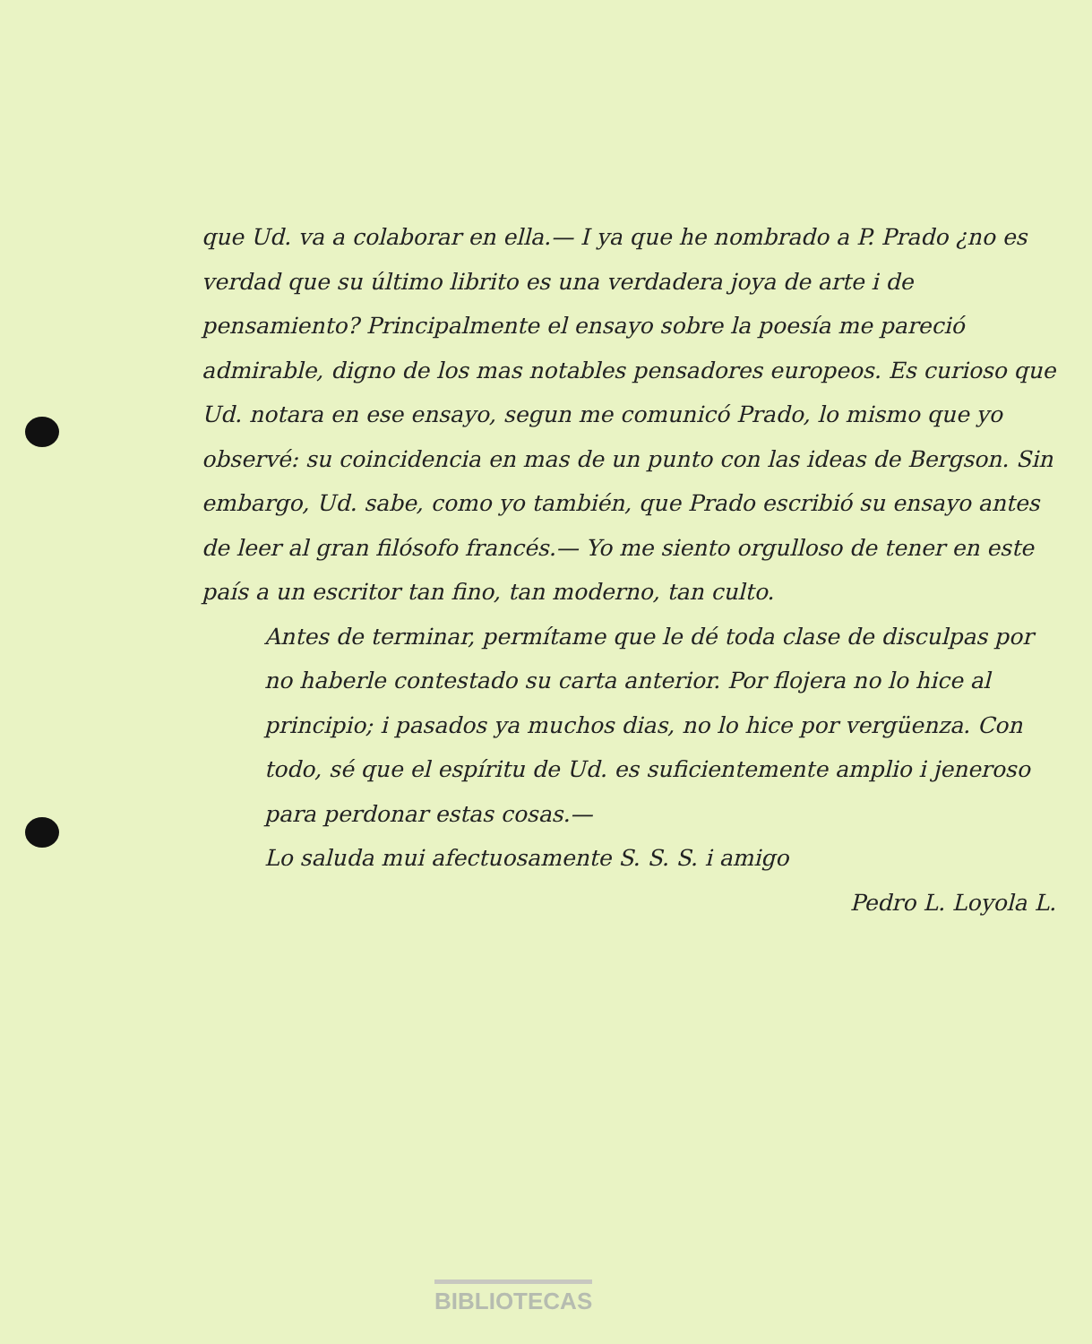que Ud. va a colaborar en ella.— I ya que he nombrado a P. Prado ¿no es verdad que su último librito es una verdadera joya de arte i de pensamiento? Principalmente el ensayo sobre la poesía me pareció admirable, digno de los mas notables pensadores europeos. Es curioso que Ud. notara en ese ensayo, segun me comunicó Prado, lo mismo que yo observé: su coincidencia en mas de un punto con las ideas de Bergson. Sin embargo, Ud. sabe, como yo también, que Prado escribió su ensayo antes de leer al gran filósofo francés.— Yo me siento orgulloso de tener en este país a un escritor tan fino, tan moderno, tan culto.
Antes de terminar, permítame que le dé toda clase de disculpas por no haberle contestado su carta anterior. Por flojera no lo hice al principio; i pasados ya muchos dias, no lo hice por vergüenza. Con todo, sé que el espíritu de Ud. es suficientemente amplio i jeneroso para perdonar estas cosas.—
Lo saluda mui afectuosamente S. S. S. i amigo
Pedro L. Loyola L.
BIBLIOTECAS